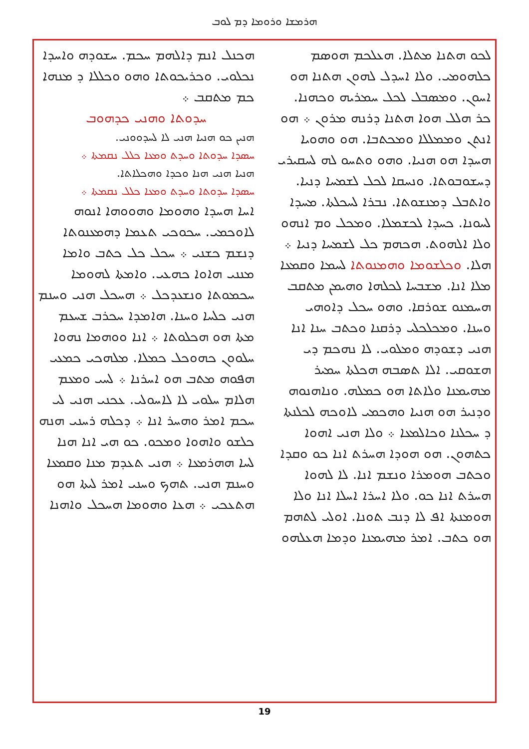ܗܪܡܫܐ ܘܪܘܡܐ ܕܡ ܠܘܒ
ܠܟܘ ܗܬܢܐ ܡܬܠܐ. ܗܥܠܟܡ ܗܘܣܡ ܟܠܗܘܡܝ. ܘܠܐ ܐܚܕܠ ܠܗܘܢ ܗܬܢܐ ܗܘ ܐܚܘܢ. ܘܡܣܒܠ ܠܟܠ ܚܡܪܝܗ ܘܟܗܢܐ. ܟܪ ܗܠܠ ܗܘܐ ܗܬܢܐ ܕܪܢܗ ܡܪܘܢ ܀ ܗܘ ܐܢܬܢ ܘܡܡܠܠܐ ܘܡܟܬܒܐ. ܗܘ ܘܗܘܝܐ ܗܚܕܐ ܗܘ ܗܢܝܐ. ܘܗܘ ܘܬܚܘ ܠܗ ܠܚܩܝܪܝ ܕܚܫܘܒܘܬܐ. ܘܢܚܩܐ ܠܟܠ ܠܫܡܚܐ ܕܢܝܐ. ܘܐܬܒܠ ܕܡܢܫܘܬܐ. ܢܒܪܐ ܠܚܟܠܬܐ. ܡܚܕܐ ܠܚܘܢܐ. ܟܚܕܐ ܠܟܫܡܠܐ. ܘܡܟܠ ܘܡ ܐܢܗܘ ܘܠܐ ܐܠܗܘܬ. ܗܟܗܡ ܟܠ ܠܫܡܚܐ ܕܢܝܐ ܀
ܗܠܐ. ܘܟܠܫܘܡܐ ܘܗܡܢܘܬܐ ܠܚܡܐ ܘܩܡܥܐ ܡܠܐ ܐܢܐ. ܡܫܒܚܐ ܠܟܠܗܐ ܘܗܝܡܢ ܡܬܩܒ ܗܚܡܢܘ ܫܘܪܩܐ. ܘܗܘ ܚܟܠ ܕܐܘܗܝ ܘܚܢܐ. ܘܡܟܠܟܠܝ ܕܪܩܢܐ ܘܟܬܒ ܚܢܐ ܐܢܐ ܗܢܝ ܕܫܘܕܗ ܘܡܠܘܝ. ܠܐ ܢܗܟܡ ܕܝ ܗܫܘܩܝ. ܐܠܐ ܬܣܒܗ ܗܟܠܬܐ ܚܡܝܪ ܡܗܝܡܢܐ ܘܠܐܬܐ ܗܘ ܟܡܠܗ. ܘܢܐܗܢܘܗ ܘܕܢܝܪ ܗܘ ܗܢܝܐ ܘܗܟܡܝ ܠܐܘܟܗ ܠܟܠܢܬܐ ܕ ܚܟܠܢܐ ܘܟܐܠܡܥܐ ܀ ܘܠܐ ܗܢܝ ܐܗܘܐ ܟܬܗܘܢ. ܗܘ ܗܘܕܐ ܗܚܪܬ ܐܢܐ ܟܘ ܘܩܕܐ ܘܟܬܒ ܗܘܡܪܐ ܘܢܫܡ ܐܢܐ. ܠܐ ܠܗܘܐ ܗܚܪܬ ܐܢܐ ܟܘ. ܘܠܐ ܐܚܪܐ ܐܚܠܐ ܐܢܐ ܘܠܐ ܗܘܡܢܬܐ ܐܦ ܠܐ ܕܢܒ ܬܘܢܐ. ܐܘܠܝ ܠܬܗܡ ܗܘ ܟܬܒ. ܐܡܪ ܡܗܝܡܢܐ ܘܕܡܐ ܗܥܠܗܘ
ܗܟܢܠ ܐܢܡ ܕܐܠܗܡ ܚܟܡ. ܚܫܘܕܗ ܘܐܚܕܐ ܢܟܠܘܝ. ܘܟܪܝܟܘܬܐ ܘܗܘ ܘܟܠܠܐ ܕ ܡܢܗܐ ܟܡ ܡܬܩܒ ܀
ܚܕܘܬܐ ܘܗܢܝ ܟܕܗܘܒ
ܗܢܝܢ ܟܘ ܗܢܝܐ ܗܢܝ ܠܐ ܠܚܕܘܘܢܝ.
ܚܣܕܐ ܚܕܘܬܐ ܘܚܕܬ ܘܡܥܐ ܟܠܠ ܢܩܡܬܐ ܀
ܗܢܝܐ ܗܢܝ ܗܢܐ ܘܟܕܐ ܘܗܟܠܐܬܐ.
ܚܣܕܐ ܚܕܘܬܐ ܘܚܕܬ ܘܡܥܐ ܟܠܠ ܢܩܡܬܐ ܀
ܐܚܐ ܗܚܕܐ ܘܗܘܡܐ ܘܗܘܘܗܐ ܐܢܘܗ ܠܐܘܟܡܝ. ܚܟܘܟܝ ܬܥܡܐ ܕܗܡܥܢܘܬܐ ܕܢܫܡ ܟܫܢܝ ܀ ܚܟܠ ܟܠ ܟܬܒ ܘܐܡܐ ܡܢܢܝ ܗܐܘܐ ܟܗܥܝ. ܘܐܡܬܐ ܠܗܘܡܐ ܚܟܡܘܬܐ ܘܢܫܥܕܟܠ ܀ ܗܚܟܠ ܗܢܝ ܘܚܢܡ ܗܢܝ ܟܠܚܐ ܘܚܢܐ. ܗܐܡܕܐ ܚܟܪܒ ܫܚܥܡ ܡܬܐ ܗܘ ܗܟܠܘܬܐ ܀ ܐܢܐ ܘܘܗܡܐ ܢܗܘܐ ܚܠܘܘܢ ܟܗܘܟܠ ܟܡܠܐ. ܡܠܗܟܝ ܟܡܥܝ ܗܦܘܗ ܡܬܒ ܗܘ ܐܚܪܢܐ ܀ ܠܚܝ ܘܡܥܡ ܗܠܐܡ ܚܠܘܝ ܠܐ ܠܐܚܘܠܝ. ܥܟܢܝ ܗܢܝ ܠܝ ܚܟܡ ܐܡܪ ܘܗܚܪ ܐܢܐ ܀ ܕܟܠܗ ܪܚܢܝ ܗܢܗ ܟܠܫܘ ܘܐܗܘܐ ܘܡܟܘ. ܟܘ ܗܝ ܐܢܐ ܗܢܐ ܠܚܐ ܗܗܪܡܥܐ ܀ ܗܢܝ ܬܥܕܡ ܡܢܐ ܘܩܡܥܐ ܘܚܢܡ ܗܢܝ. ܬܗܟ ܘܚܢܝ ܐܡܪ ܠܝܬܐ ܗܘ ܗܬܥܟܝ ܀ ܗܥܐ ܘܗܘܡܐ ܗܚܟܠ ܘܐܗܢܐ
19